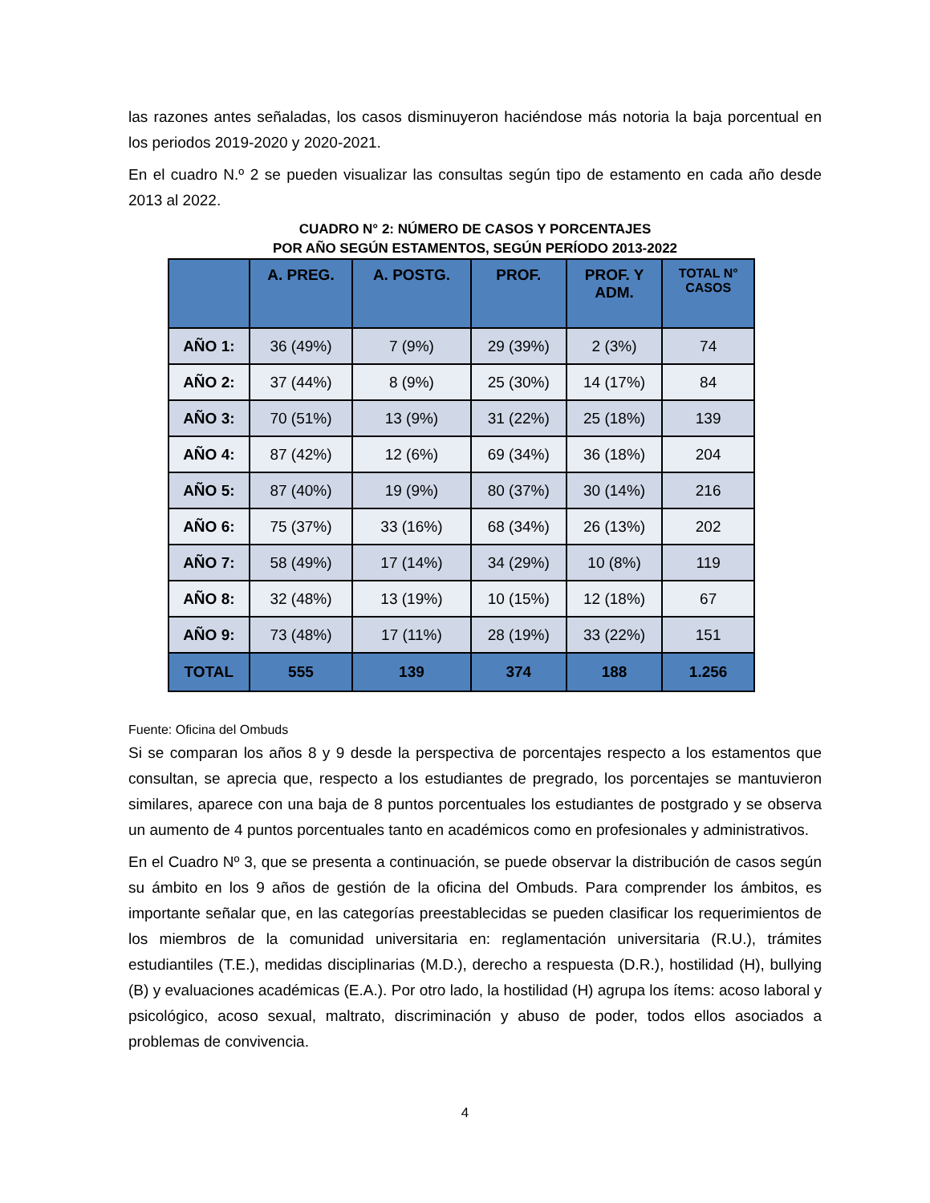las razones antes señaladas, los casos disminuyeron haciéndose más notoria la baja porcentual en los periodos 2019-2020 y 2020-2021.
En el cuadro N.º 2 se pueden visualizar las consultas según tipo de estamento en cada año desde 2013 al 2022.
CUADRO N° 2: NÚMERO DE CASOS Y PORCENTAJES
POR AÑO SEGÚN ESTAMENTOS, SEGÚN PERÍODO 2013-2022
| | A. PREG. | A. POSTG. | PROF. | PROF. Y ADM. | TOTAL N° CASOS |
| --- | --- | --- | --- | --- | --- |
| AÑO 1: | 36 (49%) | 7 (9%) | 29 (39%) | 2 (3%) | 74 |
| AÑO 2: | 37 (44%) | 8 (9%) | 25 (30%) | 14 (17%) | 84 |
| AÑO 3: | 70 (51%) | 13 (9%) | 31 (22%) | 25 (18%) | 139 |
| AÑO 4: | 87 (42%) | 12 (6%) | 69 (34%) | 36 (18%) | 204 |
| AÑO 5: | 87 (40%) | 19 (9%) | 80 (37%) | 30 (14%) | 216 |
| AÑO 6: | 75 (37%) | 33 (16%) | 68 (34%) | 26 (13%) | 202 |
| AÑO 7: | 58 (49%) | 17 (14%) | 34 (29%) | 10 (8%) | 119 |
| AÑO 8: | 32 (48%) | 13 (19%) | 10 (15%) | 12 (18%) | 67 |
| AÑO 9: | 73 (48%) | 17 (11%) | 28 (19%) | 33 (22%) | 151 |
| TOTAL | 555 | 139 | 374 | 188 | 1.256 |
Fuente: Oficina del Ombuds
Si se comparan los años 8 y 9 desde la perspectiva de porcentajes respecto a los estamentos que consultan, se aprecia que, respecto a los estudiantes de pregrado, los porcentajes se mantuvieron similares, aparece con una baja de 8 puntos porcentuales los estudiantes de postgrado y se observa un aumento de 4 puntos porcentuales tanto en académicos como en profesionales y administrativos.
En el Cuadro Nº 3, que se presenta a continuación, se puede observar la distribución de casos según su ámbito en los 9 años de gestión de la oficina del Ombuds. Para comprender los ámbitos, es importante señalar que, en las categorías preestablecidas se pueden clasificar los requerimientos de los miembros de la comunidad universitaria en: reglamentación universitaria (R.U.), trámites estudiantiles (T.E.), medidas disciplinarias (M.D.), derecho a respuesta (D.R.), hostilidad (H), bullying (B) y evaluaciones académicas (E.A.). Por otro lado, la hostilidad (H) agrupa los ítems: acoso laboral y psicológico, acoso sexual, maltrato, discriminación y abuso de poder, todos ellos asociados a problemas de convivencia.
4